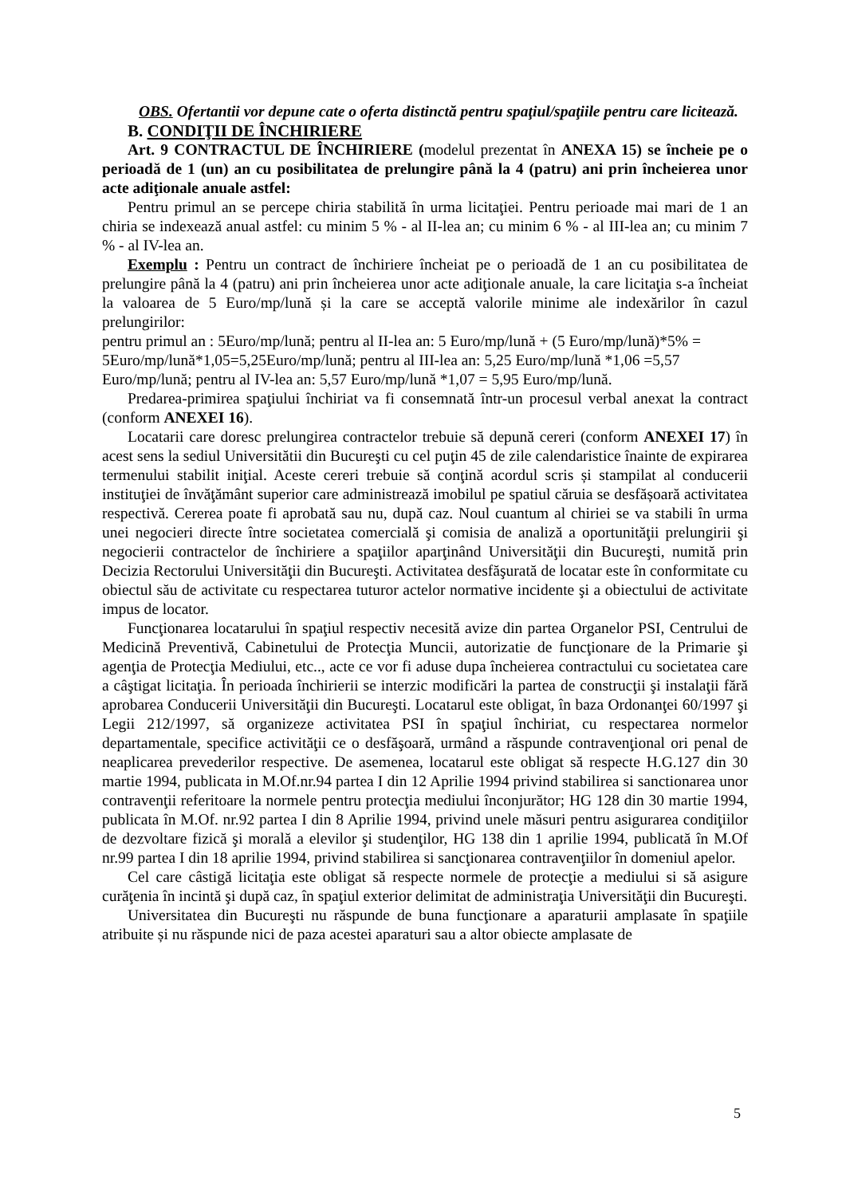OBS. Ofertantii vor depune cate o oferta distinctă pentru spaţiul/spaţiile pentru care licitează.
B. CONDIŢII DE ÎNCHIRIERE
Art. 9 CONTRACTUL DE ÎNCHIRIERE (modelul prezentat în ANEXA 15) se încheie pe o perioadă de 1 (un) an cu posibilitatea de prelungire până la 4 (patru) ani prin încheierea unor acte adiţionale anuale astfel:
Pentru primul an se percepe chiria stabilită în urma licitaţiei. Pentru perioade mai mari de 1 an chiria se indexează anual astfel: cu minim 5 % - al II-lea an; cu minim 6 % - al III-lea an; cu minim 7 % - al IV-lea an.
Exemplu : Pentru un contract de închiriere încheiat pe o perioadă de 1 an cu posibilitatea de prelungire până la 4 (patru) ani prin încheierea unor acte adiţionale anuale, la care licitaţia s-a încheiat la valoarea de 5 Euro/mp/lună și la care se acceptă valorile minime ale indexărilor în cazul prelungirilor:
pentru primul an : 5Euro/mp/lună; pentru al II-lea an: 5 Euro/mp/lună + (5 Euro/mp/lună)*5% = 5Euro/mp/lună*1,05=5,25Euro/mp/lună; pentru al III-lea an: 5,25 Euro/mp/lună *1,06 =5,57 Euro/mp/lună; pentru al IV-lea an: 5,57 Euro/mp/lună *1,07 = 5,95 Euro/mp/lună.
Predarea-primirea spaţiului închiriat va fi consemnată într-un procesul verbal anexat la contract (conform ANEXEI 16).
Locatarii care doresc prelungirea contractelor trebuie să depună cereri (conform ANEXEI 17) în acest sens la sediul Universitătii din Bucureşti cu cel puţin 45 de zile calendaristice înainte de expirarea termenului stabilit iniţial. Aceste cereri trebuie să conţină acordul scris și stampilat al conducerii instituţiei de învăţământ superior care administrează imobilul pe spatiul căruia se desfășoară activitatea respectivă. Cererea poate fi aprobată sau nu, după caz. Noul cuantum al chiriei se va stabili în urma unei negocieri directe între societatea comercială şi comisia de analiză a oportunităţii prelungirii şi negocierii contractelor de închiriere a spaţiilor aparţinând Universităţii din Bucureşti, numită prin Decizia Rectorului Universităţii din Bucureşti. Activitatea desfăşurată de locatar este în conformitate cu obiectul său de activitate cu respectarea tuturor actelor normative incidente şi a obiectului de activitate impus de locator.
Funcţionarea locatarului în spaţiul respectiv necesită avize din partea Organelor PSI, Centrului de Medicină Preventivă, Cabinetului de Protecţia Muncii, autorizatie de funcţionare de la Primarie şi agenţia de Protecţia Mediului, etc.., acte ce vor fi aduse dupa încheierea contractului cu societatea care a câştigat licitaţia. În perioada închirierii se interzic modificări la partea de construcţii şi instalaţii fără aprobarea Conducerii Universităţii din Bucureşti. Locatarul este obligat, în baza Ordonanţei 60/1997 şi Legii 212/1997, să organizeze activitatea PSI în spaţiul închiriat, cu respectarea normelor departamentale, specifice activităţii ce o desfăşoară, urmând a răspunde contravenţional ori penal de neaplicarea prevederilor respective. De asemenea, locatarul este obligat să respecte H.G.127 din 30 martie 1994, publicata in M.Of.nr.94 partea I din 12 Aprilie 1994 privind stabilirea si sanctionarea unor contravenţii referitoare la normele pentru protecţia mediului înconjurător; HG 128 din 30 martie 1994, publicata în M.Of. nr.92 partea I din 8 Aprilie 1994, privind unele măsuri pentru asigurarea condiţiilor de dezvoltare fizică şi morală a elevilor şi studenţilor, HG 138 din 1 aprilie 1994, publicată în M.Of nr.99 partea I din 18 aprilie 1994, privind stabilirea si sancţionarea contravenţiilor în domeniul apelor.
Cel care câstigă licitaţia este obligat să respecte normele de protecţie a mediului si să asigure curăţenia în incintă şi după caz, în spaţiul exterior delimitat de administraţia Universităţii din Bucureşti.
Universitatea din Bucureşti nu răspunde de buna funcţionare a aparaturii amplasate în spaţiile atribuite și nu răspunde nici de paza acestei aparaturi sau a altor obiecte amplasate de
5